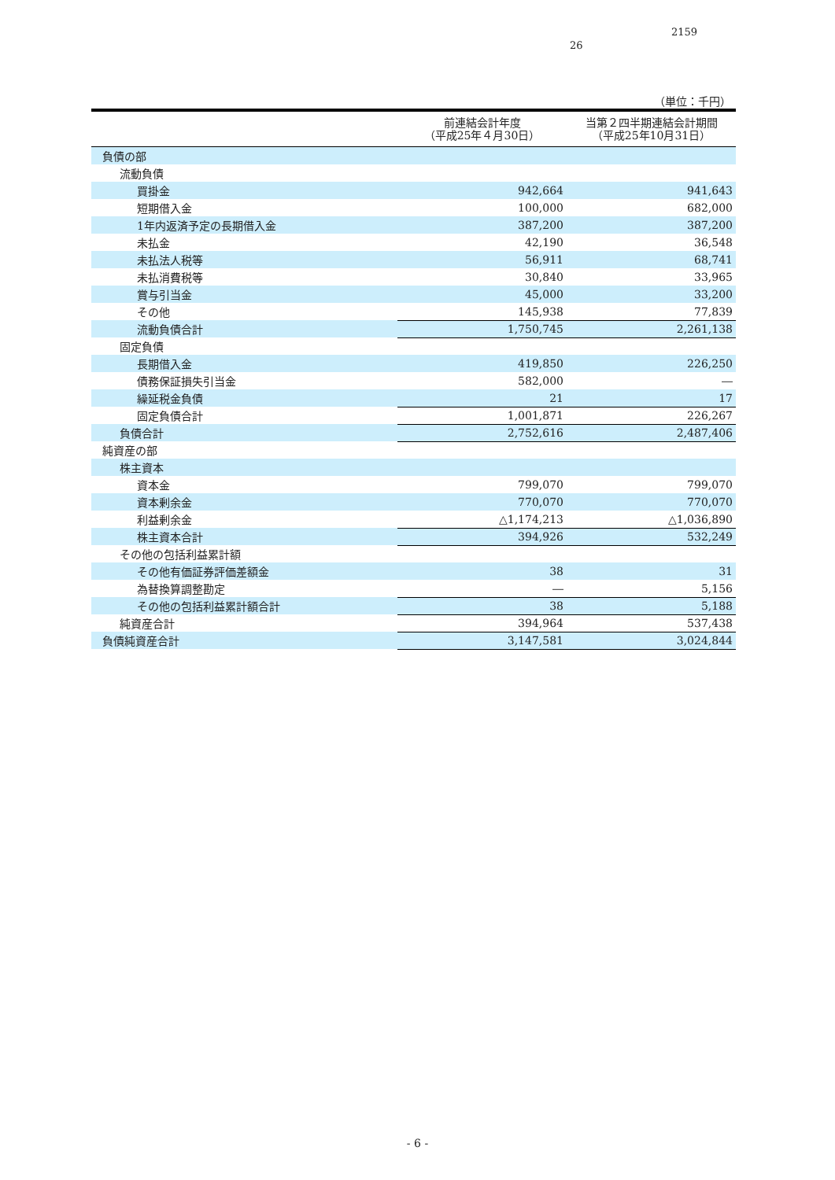2159
26
（単位：千円）
| | 前連結会計年度 （平成25年４月30日） | 当第２四半期連結会計期間 （平成25年10月31日） |
| --- | --- | --- |
| 負債の部 | | |
| 流動負債 | | |
| 買掛金 | 942,664 | 941,643 |
| 短期借入金 | 100,000 | 682,000 |
| 1年内返済予定の長期借入金 | 387,200 | 387,200 |
| 未払金 | 42,190 | 36,548 |
| 未払法人税等 | 56,911 | 68,741 |
| 未払消費税等 | 30,840 | 33,965 |
| 賞与引当金 | 45,000 | 33,200 |
| その他 | 145,938 | 77,839 |
| 流動負債合計 | 1,750,745 | 2,261,138 |
| 固定負債 | | |
| 長期借入金 | 419,850 | 226,250 |
| 債務保証損失引当金 | 582,000 | ― |
| 繰延税金負債 | 21 | 17 |
| 固定負債合計 | 1,001,871 | 226,267 |
| 負債合計 | 2,752,616 | 2,487,406 |
| 純資産の部 | | |
| 株主資本 | | |
| 資本金 | 799,070 | 799,070 |
| 資本剰余金 | 770,070 | 770,070 |
| 利益剰余金 | △1,174,213 | △1,036,890 |
| 株主資本合計 | 394,926 | 532,249 |
| その他の包括利益累計額 | | |
| その他有価証券評価差額金 | 38 | 31 |
| 為替換算調整勘定 | ― | 5,156 |
| その他の包括利益累計額合計 | 38 | 5,188 |
| 純資産合計 | 394,964 | 537,438 |
| 負債純資産合計 | 3,147,581 | 3,024,844 |
- 6 -